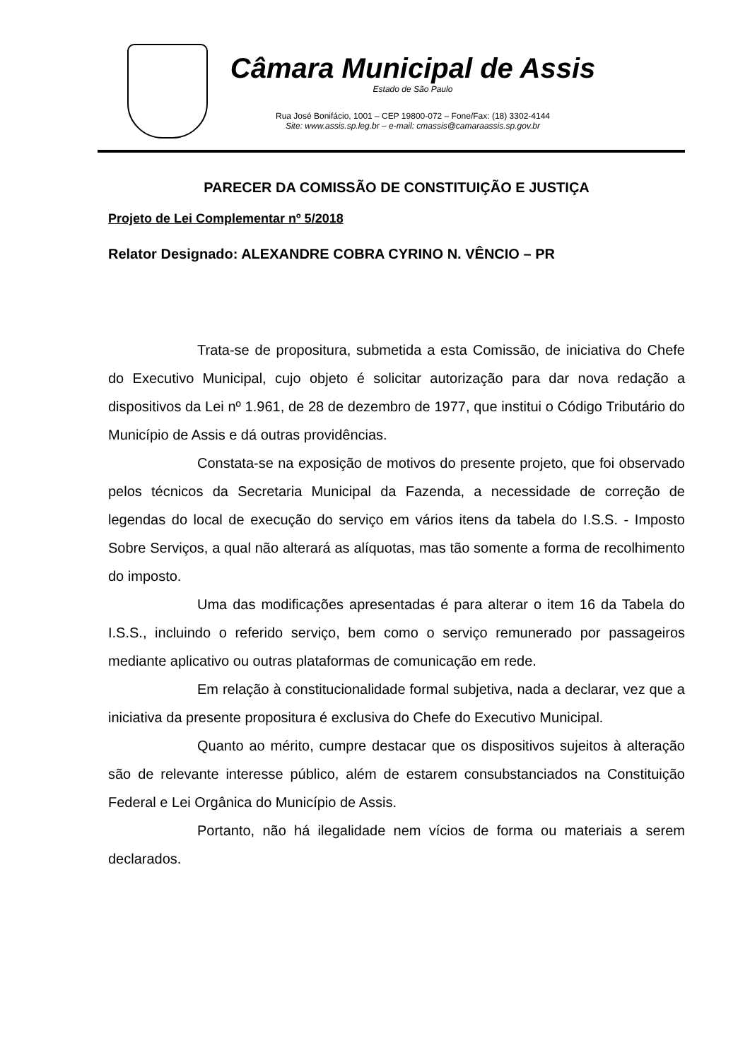Câmara Municipal de Assis
Estado de São Paulo
Rua José Bonifácio, 1001 – CEP 19800-072 – Fone/Fax: (18) 3302-4144
Site: www.assis.sp.leg.br – e-mail: cmassis@camaraassis.sp.gov.br
PARECER DA COMISSÃO DE CONSTITUIÇÃO E JUSTIÇA
Projeto de Lei Complementar nº 5/2018
Relator Designado: ALEXANDRE COBRA CYRINO N. VÊNCIO – PR
Trata-se de propositura, submetida a esta Comissão, de iniciativa do Chefe do Executivo Municipal, cujo objeto é solicitar autorização para dar nova redação a dispositivos da Lei nº 1.961, de 28 de dezembro de 1977, que institui o Código Tributário do Município de Assis e dá outras providências.
Constata-se na exposição de motivos do presente projeto, que foi observado pelos técnicos da Secretaria Municipal da Fazenda, a necessidade de correção de legendas do local de execução do serviço em vários itens da tabela do I.S.S. - Imposto Sobre Serviços, a qual não alterará as alíquotas, mas tão somente a forma de recolhimento do imposto.
Uma das modificações apresentadas é para alterar o item 16 da Tabela do I.S.S., incluindo o referido serviço, bem como o serviço remunerado por passageiros mediante aplicativo ou outras plataformas de comunicação em rede.
Em relação à constitucionalidade formal subjetiva, nada a declarar, vez que a iniciativa da presente propositura é exclusiva do Chefe do Executivo Municipal.
Quanto ao mérito, cumpre destacar que os dispositivos sujeitos à alteração são de relevante interesse público, além de estarem consubstanciados na Constituição Federal e Lei Orgânica do Município de Assis.
Portanto, não há ilegalidade nem vícios de forma ou materiais a serem declarados.